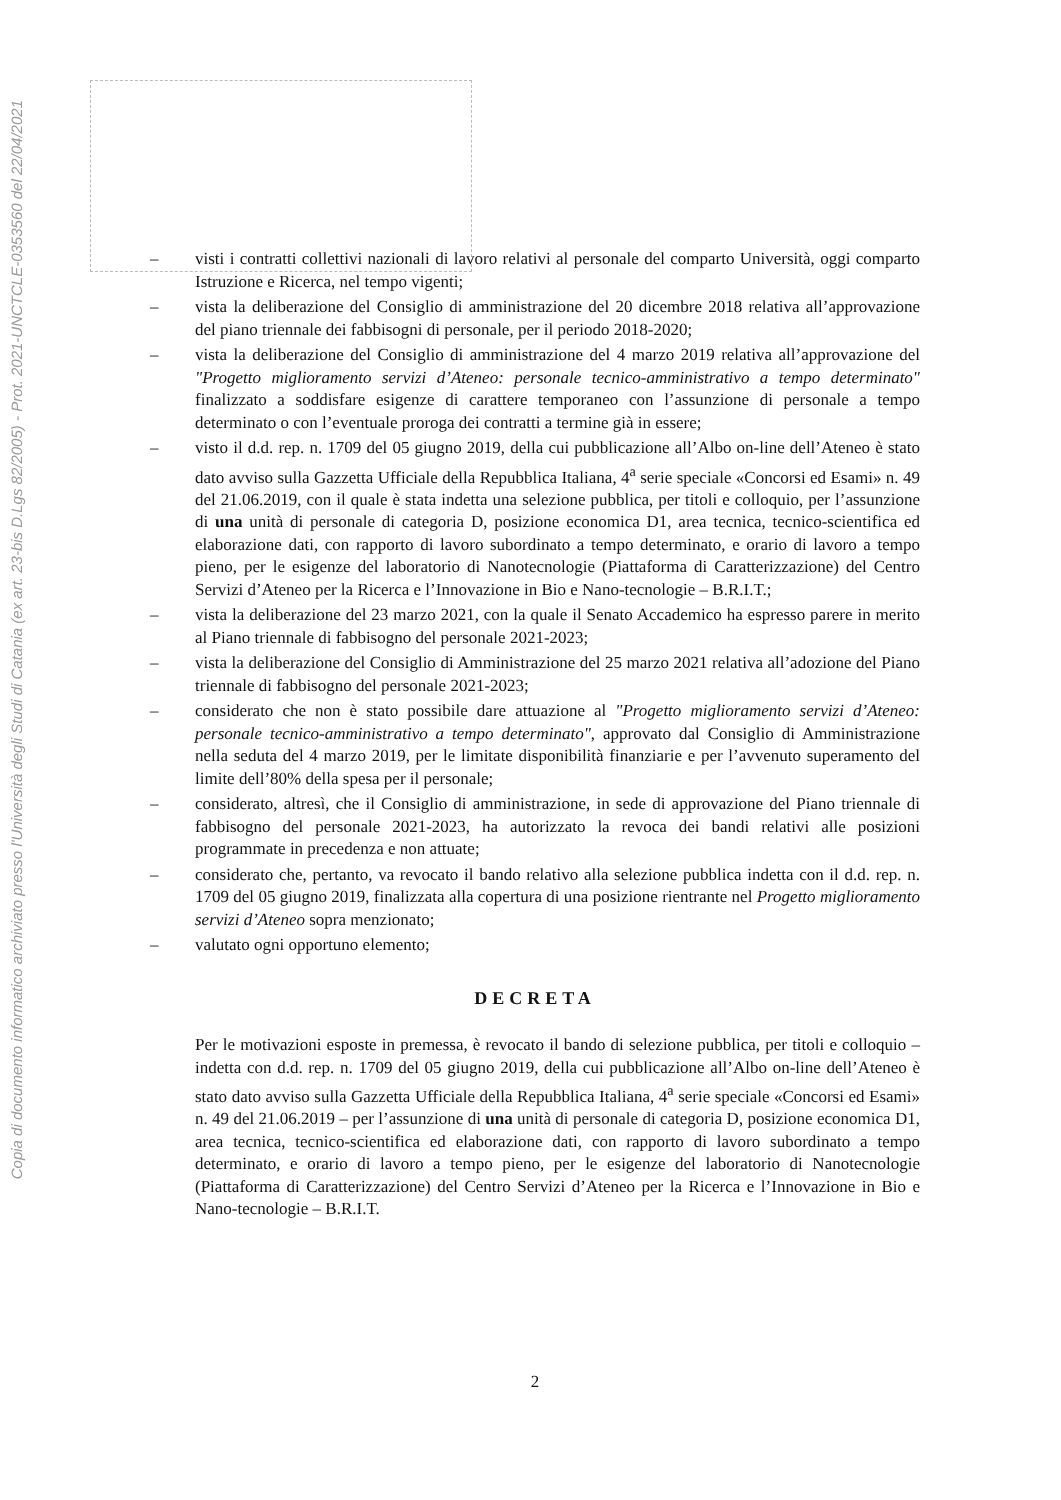Copia di documento informatico archiviato presso l'Università degli Studi di Catania (ex art. 23-bis D.Lgs 82/2005) - Prot. 2021-UNCTCLE-0353560 del 22/04/2021
– visti i contratti collettivi nazionali di lavoro relativi al personale del comparto Università, oggi comparto Istruzione e Ricerca, nel tempo vigenti;
– vista la deliberazione del Consiglio di amministrazione del 20 dicembre 2018 relativa all’approvazione del piano triennale dei fabbisogni di personale, per il periodo 2018-2020;
– vista la deliberazione del Consiglio di amministrazione del 4 marzo 2019 relativa all’approvazione del "Progetto miglioramento servizi d’Ateneo: personale tecnico-amministrativo a tempo determinato" finalizzato a soddisfare esigenze di carattere temporaneo con l’assunzione di personale a tempo determinato o con l’eventuale proroga dei contratti a termine già in essere;
– visto il d.d. rep. n. 1709 del 05 giugno 2019, della cui pubblicazione all’Albo on-line dell’Ateneo è stato dato avviso sulla Gazzetta Ufficiale della Repubblica Italiana, 4<sup>a</sup> serie speciale «Concorsi ed Esami» n. 49 del 21.06.2019, con il quale è stata indetta una selezione pubblica, per titoli e colloquio, per l’assunzione di una unità di personale di categoria D, posizione economica D1, area tecnica, tecnico-scientifica ed elaborazione dati, con rapporto di lavoro subordinato a tempo determinato, e orario di lavoro a tempo pieno, per le esigenze del laboratorio di Nanotecnologie (Piattaforma di Caratterizzazione) del Centro Servizi d’Ateneo per la Ricerca e l’Innovazione in Bio e Nano-tecnologie – B.R.I.T.;
– vista la deliberazione del 23 marzo 2021, con la quale il Senato Accademico ha espresso parere in merito al Piano triennale di fabbisogno del personale 2021-2023;
– vista la deliberazione del Consiglio di Amministrazione del 25 marzo 2021 relativa all’adozione del Piano triennale di fabbisogno del personale 2021-2023;
– considerato che non è stato possibile dare attuazione al "Progetto miglioramento servizi d’Ateneo: personale tecnico-amministrativo a tempo determinato", approvato dal Consiglio di Amministrazione nella seduta del 4 marzo 2019, per le limitate disponibilità finanziarie e per l’avvenuto superamento del limite dell’80% della spesa per il personale;
– considerato, altresì, che il Consiglio di amministrazione, in sede di approvazione del Piano triennale di fabbisogno del personale 2021-2023, ha autorizzato la revoca dei bandi relativi alle posizioni programmate in precedenza e non attuate;
– considerato che, pertanto, va revocato il bando relativo alla selezione pubblica indetta con il d.d. rep. n. 1709 del 05 giugno 2019, finalizzata alla copertura di una posizione rientrante nel Progetto miglioramento servizi d’Ateneo sopra menzionato;
– valutato ogni opportuno elemento;
DECRETA
Per le motivazioni esposte in premessa, è revocato il bando di selezione pubblica, per titoli e colloquio – indetta con d.d. rep. n. 1709 del 05 giugno 2019, della cui pubblicazione all’Albo on-line dell’Ateneo è stato dato avviso sulla Gazzetta Ufficiale della Repubblica Italiana, 4<sup>a</sup> serie speciale «Concorsi ed Esami» n. 49 del 21.06.2019 – per l’assunzione di una unità di personale di categoria D, posizione economica D1, area tecnica, tecnico-scientifica ed elaborazione dati, con rapporto di lavoro subordinato a tempo determinato, e orario di lavoro a tempo pieno, per le esigenze del laboratorio di Nanotecnologie (Piattaforma di Caratterizzazione) del Centro Servizi d’Ateneo per la Ricerca e l’Innovazione in Bio e Nano-tecnologie – B.R.I.T.
2